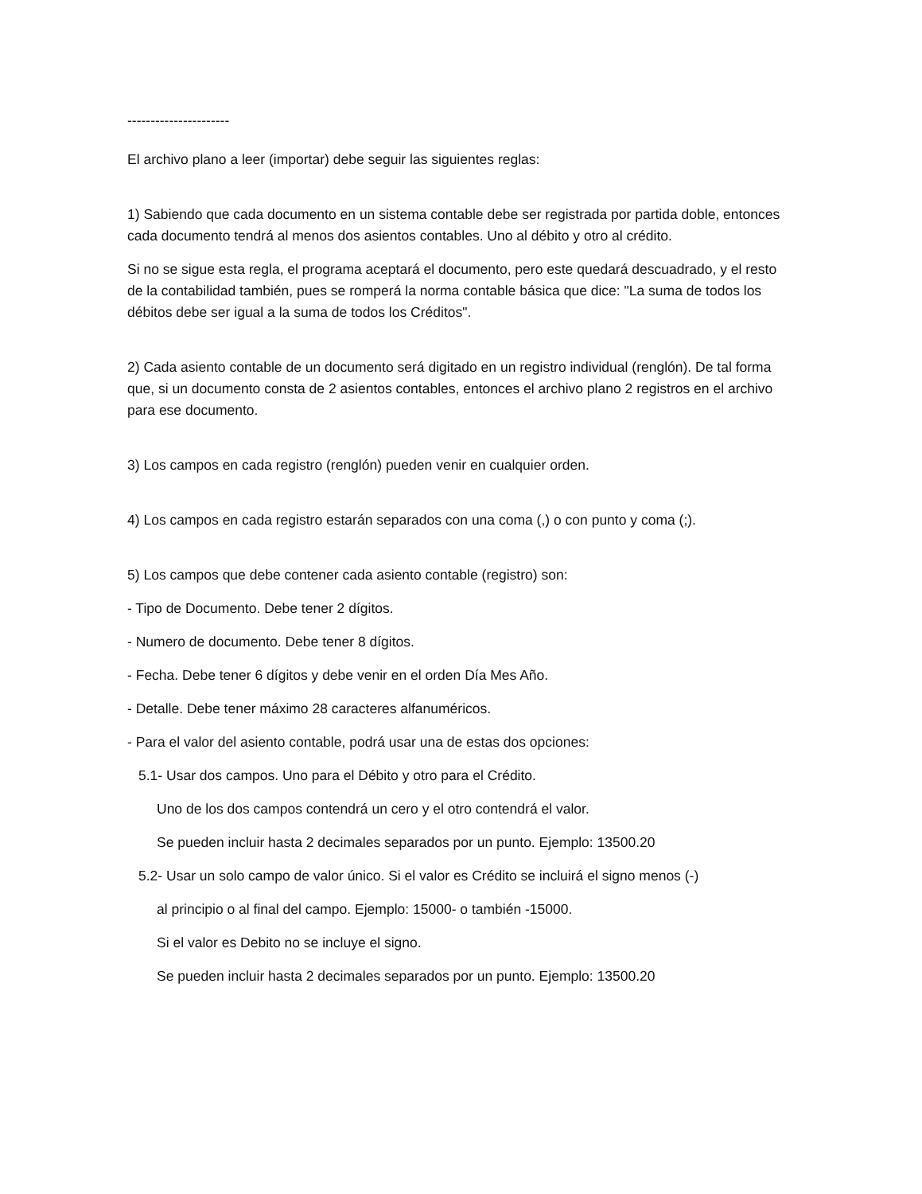----------------------
El archivo plano a leer (importar) debe seguir las siguientes reglas:
1) Sabiendo que cada documento en un sistema contable debe ser registrada por partida doble, entonces cada documento tendrá al menos dos asientos contables. Uno al débito y otro al crédito.
Si no se sigue esta regla, el programa aceptará el documento, pero este quedará descuadrado, y el resto de la contabilidad también, pues se romperá la norma contable básica que dice: "La suma de todos los débitos debe ser igual a la suma de todos los Créditos".
2) Cada asiento contable de un documento será digitado en un registro individual (renglón). De tal forma que, si un documento consta de 2 asientos contables, entonces el archivo plano 2 registros en el archivo para ese documento.
3) Los campos en cada registro (renglón) pueden venir en cualquier orden.
4) Los campos en cada registro estarán separados con una coma (,) o con punto y coma (;).
5) Los campos que debe contener cada asiento contable (registro) son:
- Tipo de Documento. Debe tener 2 dígitos.
- Numero de documento. Debe tener 8 dígitos.
- Fecha. Debe tener 6 dígitos y debe venir en el orden Día Mes Año.
- Detalle. Debe tener máximo 28 caracteres alfanuméricos.
- Para el valor del asiento contable, podrá usar una de estas dos opciones:
5.1- Usar dos campos. Uno para el Débito y otro para el Crédito.
Uno de los dos campos contendrá un cero y el otro contendrá el valor.
Se pueden incluir hasta 2 decimales separados por un punto. Ejemplo: 13500.20
5.2- Usar un solo campo de valor único. Si el valor es Crédito se incluirá el signo menos (-)
al principio o al final del campo. Ejemplo: 15000- o también -15000.
Si el valor es Debito no se incluye el signo.
Se pueden incluir hasta 2 decimales separados por un punto. Ejemplo: 13500.20